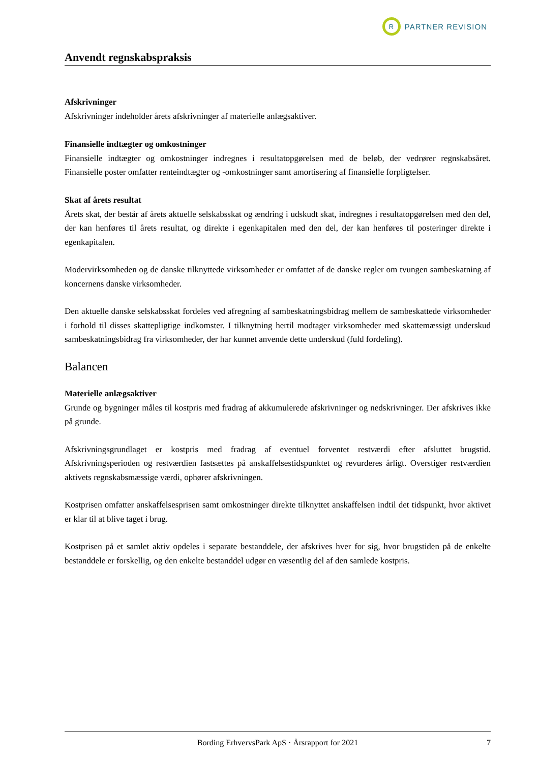R
PARTNER REVISION
Anvendt regnskabspraksis
Afskrivninger
Afskrivninger indeholder årets afskrivninger af materielle anlægsaktiver.
Finansielle indtægter og omkostninger
Finansielle indtægter og omkostninger indregnes i resultatopgørelsen med de beløb, der vedrører regnskabsåret. Finansielle poster omfatter renteindtægter og -omkostninger samt amortisering af finansielle forpligtelser.
Skat af årets resultat
Årets skat, der består af årets aktuelle selskabsskat og ændring i udskudt skat, indregnes i resultatopgørelsen med den del, der kan henføres til årets resultat, og direkte i egenkapitalen med den del, der kan henføres til posteringer direkte i egenkapitalen.
Modervirksomheden og de danske tilknyttede virksomheder er omfattet af de danske regler om tvungen sambeskatning af koncernens danske virksomheder.
Den aktuelle danske selskabsskat fordeles ved afregning af sambeskatningsbidrag mellem de sambeskattede virksomheder i forhold til disses skattepligtige indkomster. I tilknytning hertil modtager virksomheder med skattemæssigt underskud sambeskatningsbidrag fra virksomheder, der har kunnet anvende dette underskud (fuld fordeling).
Balancen
Materielle anlægsaktiver
Grunde og bygninger måles til kostpris med fradrag af akkumulerede afskrivninger og nedskrivninger. Der afskrives ikke på grunde.
Afskrivningsgrundlaget er kostpris med fradrag af eventuel forventet restværdi efter afsluttet brugstid. Afskrivningsperioden og restværdien fastsættes på anskaffelsestidspunktet og revurderes årligt. Overstiger restværdien aktivets regnskabsmæssige værdi, ophører afskrivningen.
Kostprisen omfatter anskaffelsesprisen samt omkostninger direkte tilknyttet anskaffelsen indtil det tidspunkt, hvor aktivet er klar til at blive taget i brug.
Kostprisen på et samlet aktiv opdeles i separate bestanddele, der afskrives hver for sig, hvor brugstiden på de enkelte bestanddele er forskellig, og den enkelte bestanddel udgør en væsentlig del af den samlede kostpris.
Bording ErhvervsPark ApS · Årsrapport for 2021 7